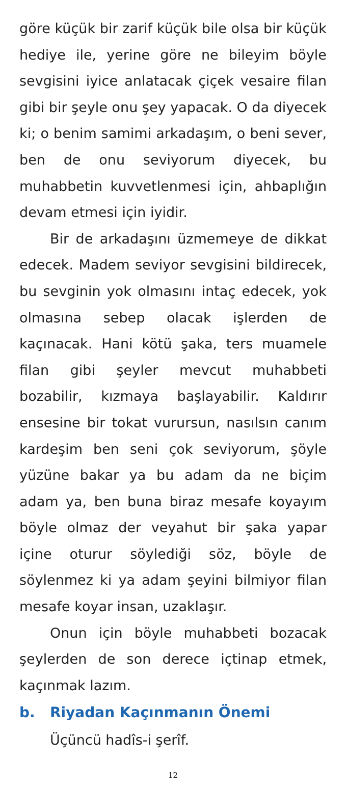göre küçük bir zarif küçük bile olsa bir küçük hediye ile, yerine göre ne bileyim böyle sevgisini iyice anlatacak çiçek vesaire filan gibi bir şeyle onu şey yapacak. O da diyecek ki; o benim samimi arkadaşım, o beni sever, ben de onu seviyorum diyecek, bu muhabbetin kuvvetlenmesi için, ahbaplığın devam etmesi için iyidir.
Bir de arkadaşını üzmemeye de dikkat edecek. Madem seviyor sevgisini bildirecek, bu sevginin yok olmasını intaç edecek, yok olmasına sebep olacak işlerden de kaçınacak. Hani kötü şaka, ters muamele filan gibi şeyler mevcut muhabbeti bozabilir, kızmaya başlayabilir. Kaldırır ensesine bir tokat vurursun, nasılsın canım kardeşim ben seni çok seviyorum, şöyle yüzüne bakar ya bu adam da ne biçim adam ya, ben buna biraz mesafe koyayım böyle olmaz der veyahut bir şaka yapar içine oturur söylediği söz, böyle de söylenmez ki ya adam şeyini bilmiyor filan mesafe koyar insan, uzaklaşır.
Onun için böyle muhabbeti bozacak şeylerden de son derece içtinap etmek, kaçınmak lazım.
b. Riyadan Kaçınmanın Önemi
Üçüncü hadîs-i şerîf.
12